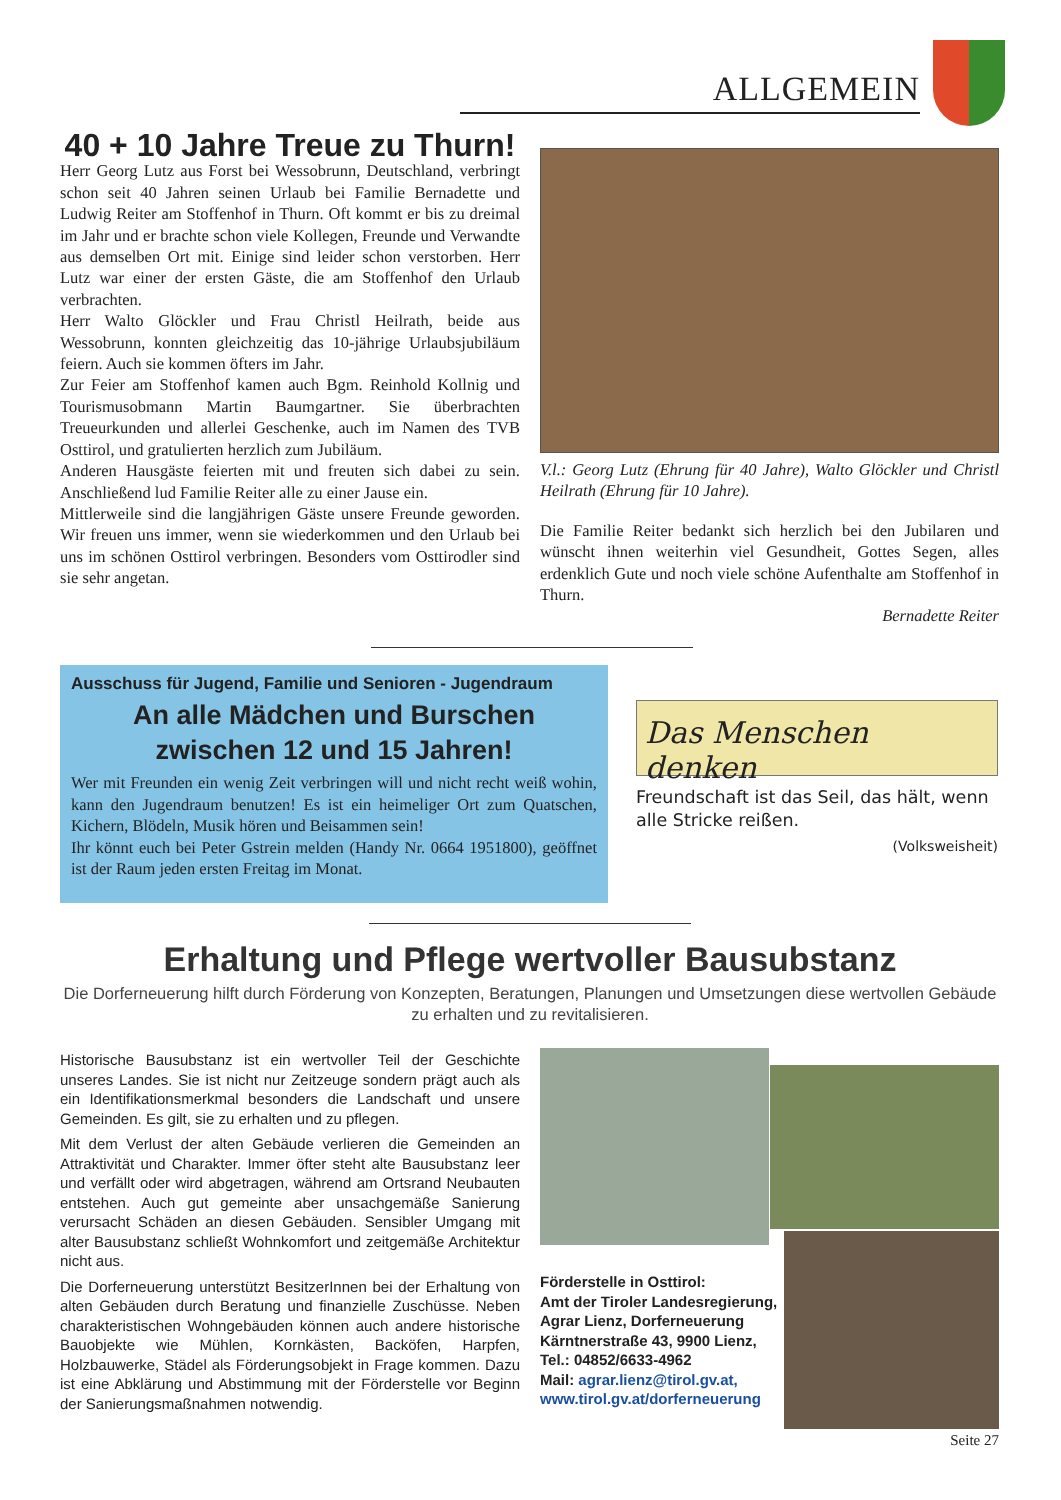ALLGEMEIN
40 + 10 Jahre Treue zu Thurn!
Herr Georg Lutz aus Forst bei Wessobrunn, Deutschland, verbringt schon seit 40 Jahren seinen Urlaub bei Familie Bernadette und Ludwig Reiter am Stoffenhof in Thurn. Oft kommt er bis zu dreimal im Jahr und er brachte schon viele Kollegen, Freunde und Verwandte aus demselben Ort mit. Einige sind leider schon verstorben. Herr Lutz war einer der ersten Gäste, die am Stoffenhof den Urlaub verbrachten.
Herr Walto Glöckler und Frau Christl Heilrath, beide aus Wessobrunn, konnten gleichzeitig das 10-jährige Urlaubsjubiläum feiern. Auch sie kommen öfters im Jahr.
Zur Feier am Stoffenhof kamen auch Bgm. Reinhold Kollnig und Tourismusobmann Martin Baumgartner. Sie überbrachten Treueurkunden und allerlei Geschenke, auch im Namen des TVB Osttirol, und gratulierten herzlich zum Jubiläum.
Anderen Hausgäste feierten mit und freuten sich dabei zu sein. Anschließend lud Familie Reiter alle zu einer Jause ein.
Mittlerweile sind die langjährigen Gäste unsere Freunde geworden. Wir freuen uns immer, wenn sie wiederkommen und den Urlaub bei uns im schönen Osttirol verbringen. Besonders vom Osttirodler sind sie sehr angetan.
V.l.: Georg Lutz (Ehrung für 40 Jahre), Walto Glöckler und Christl Heilrath (Ehrung für 10 Jahre).
Die Familie Reiter bedankt sich herzlich bei den Jubilaren und wünscht ihnen weiterhin viel Gesundheit, Gottes Segen, alles erdenklich Gute und noch viele schöne Aufenthalte am Stoffenhof in Thurn.
Bernadette Reiter
Ausschuss für Jugend, Familie und Senioren - Jugendraum
An alle Mädchen und Burschen zwischen 12 und 15 Jahren!
Wer mit Freunden ein wenig Zeit verbringen will und nicht recht weiß wohin, kann den Jugendraum benutzen! Es ist ein heimeliger Ort zum Quatschen, Kichern, Blödeln, Musik hören und Beisammen sein!
Ihr könnt euch bei Peter Gstrein melden (Handy Nr. 0664 1951800), geöffnet ist der Raum jeden ersten Freitag im Monat.
Das Menschen denken
Freundschaft ist das Seil, das hält, wenn alle Stricke reißen.
(Volksweisheit)
Erhaltung und Pflege wertvoller Bausubstanz
Die Dorferneuerung hilft durch Förderung von Konzepten, Beratungen, Planungen und Umsetzungen diese wertvollen Gebäude zu erhalten und zu revitalisieren.
Historische Bausubstanz ist ein wertvoller Teil der Geschichte unseres Landes. Sie ist nicht nur Zeitzeuge sondern prägt auch als ein Identifikationsmerkmal besonders die Landschaft und unsere Gemeinden. Es gilt, sie zu erhalten und zu pflegen.
Mit dem Verlust der alten Gebäude verlieren die Gemeinden an Attraktivität und Charakter. Immer öfter steht alte Bausubstanz leer und verfällt oder wird abgetragen, während am Ortsrand Neubauten entstehen. Auch gut gemeinte aber unsachgemäße Sanierung verursacht Schäden an diesen Gebäuden. Sensibler Umgang mit alter Bausubstanz schließt Wohnkomfort und zeitgemäße Architektur nicht aus.
Die Dorferneuerung unterstützt BesitzerInnen bei der Erhaltung von alten Gebäuden durch Beratung und finanzielle Zuschüsse. Neben charakteristischen Wohngebäuden können auch andere historische Bauobjekte wie Mühlen, Kornkästen, Backöfen, Harpfen, Holzbauwerke, Städel als Förderungsobjekt in Frage kommen. Dazu ist eine Abklärung und Abstimmung mit der Förderstelle vor Beginn der Sanierungsmaßnahmen notwendig.
Förderstelle in Osttirol:
Amt der Tiroler Landesregierung,
Agrar Lienz, Dorferneuerung
Kärntnerstraße 43, 9900 Lienz,
Tel.: 04852/6633-4962
Mail: agrar.lienz@tirol.gv.at,
www.tirol.gv.at/dorferneuerung
Seite 27